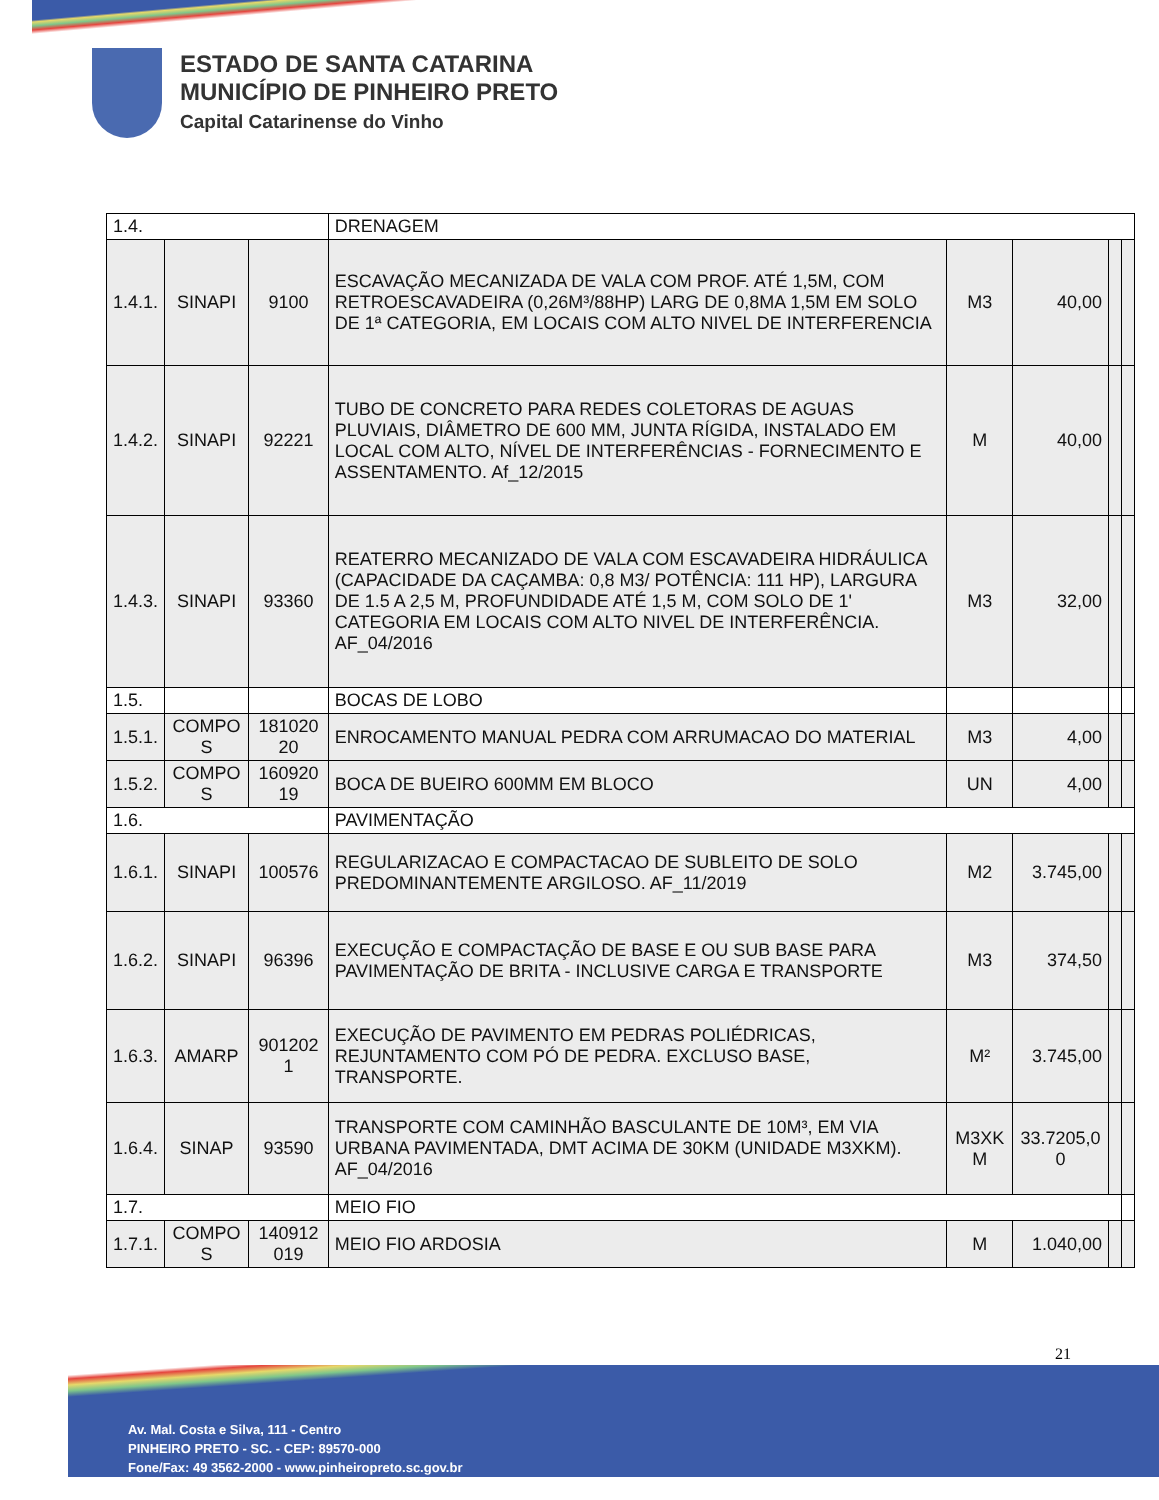ESTADO DE SANTA CATARINA
MUNICÍPIO DE PINHEIRO PRETO
Capital Catarinense do Vinho
| 1.4. | | | DRENAGEM | | | | |
| 1.4.1. | SINAPI | 9100 | ESCAVAÇÃO MECANIZADA DE VALA COM PROF. ATÉ 1,5M, COM RETROESCAVADEIRA (0,26M³/88HP) LARG DE 0,8MA 1,5M EM SOLO DE 1ª CATEGORIA, EM LOCAIS COM ALTO NIVEL DE INTERFERENCIA | M3 | 40,00 | | |
| 1.4.2. | SINAPI | 92221 | TUBO DE CONCRETO PARA REDES COLETORAS DE AGUAS PLUVIAIS, DIÂMETRO DE 600 MM, JUNTA RÍGIDA, INSTALADO EM LOCAL COM ALTO, NÍVEL DE INTERFERÊNCIAS - FORNECIMENTO E ASSENTAMENTO. Af_12/2015 | M | 40,00 | | |
| 1.4.3. | SINAPI | 93360 | REATERRO MECANIZADO DE VALA COM ESCAVADEIRA HIDRÁULICA (CAPACIDADE DA CAÇAMBA: 0,8 M3/ POTÊNCIA: 111 HP), LARGURA DE 1.5 A 2,5 M, PROFUNDIDADE ATÉ 1,5 M, COM SOLO DE 1' CATEGORIA EM LOCAIS COM ALTO NIVEL DE INTERFERÊNCIA. AF_04/2016 | M3 | 32,00 | | |
| 1.5. | | | BOCAS DE LOBO | | | | |
| 1.5.1. | COMPO S | 181020 20 | ENROCAMENTO MANUAL PEDRA COM ARRUMACAO DO MATERIAL | M3 | 4,00 | | |
| 1.5.2. | COMPO S | 160920 19 | BOCA DE BUEIRO 600MM EM BLOCO | UN | 4,00 | | |
| 1.6. | | | PAVIMENTAÇÃO | | | | |
| 1.6.1. | SINAPI | 100576 | REGULARIZACAO E COMPACTACAO DE SUBLEITO DE SOLO PREDOMINANTEMENTE ARGILOSO. AF_11/2019 | M2 | 3.745,00 | | |
| 1.6.2. | SINAPI | 96396 | EXECUÇÃO E COMPACTAÇÃO DE BASE E OU SUB BASE PARA PAVIMENTAÇÃO DE BRITA - INCLUSIVE CARGA E TRANSPORTE | M3 | 374,50 | | |
| 1.6.3. | AMARP | 901202 1 | EXECUÇÃO DE PAVIMENTO EM PEDRAS POLIÉDRICAS, REJUNTAMENTO COM PÓ DE PEDRA. EXCLUSO BASE, TRANSPORTE. | M² | 3.745,00 | | |
| 1.6.4. | SINAP | 93590 | TRANSPORTE COM CAMINHÃO BASCULANTE DE 10M³, EM VIA URBANA PAVIMENTADA, DMT ACIMA DE 30KM (UNIDADE M3XKM). AF_04/2016 | M3XK M | 33.7205,0 0 | | |
| 1.7. | | | MEIO FIO | | | | |
| 1.7.1. | COMPO S | 140912 019 | MEIO FIO ARDOSIA | M | 1.040,00 | | |
21
Av. Mal. Costa e Silva, 111 - Centro
PINHEIRO PRETO - SC. - CEP: 89570-000
Fone/Fax: 49 3562-2000 - www.pinheiropreto.sc.gov.br